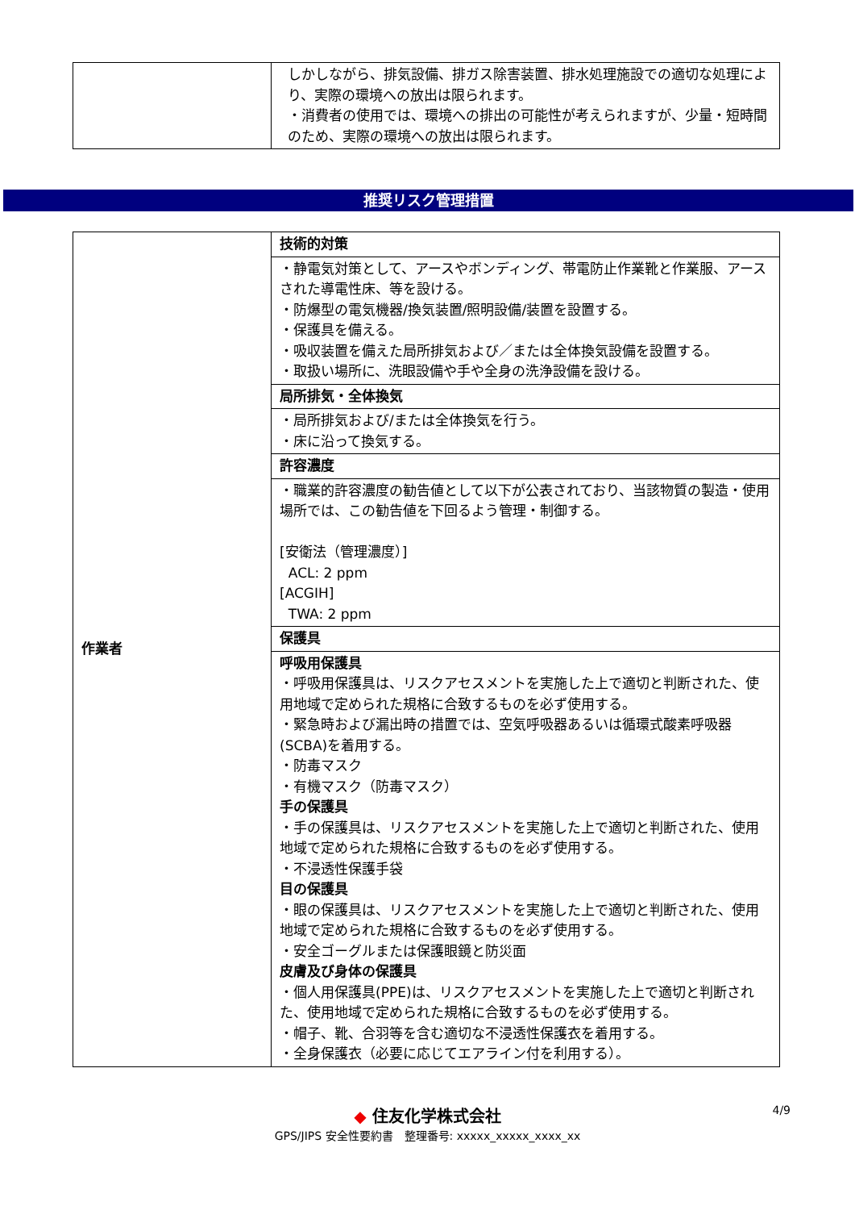| | しかしながら、排気設備、排ガス除害装置、排水処理施設での適切な処理により、実際の環境への放出は限られます。 ・消費者の使用では、環境への排出の可能性が考えられますが、少量・短時間のため、実際の環境への放出は限られます。 |
推奨リスク管理措置
| 作業者 | 技術的対策 |
| | ・静電気対策として、アースやボンディング、帯電防止作業靴と作業服、アースされた導電性床、等を設ける。 ・防爆型の電気機器/換気装置/照明設備/装置を設置する。 ・保護具を備える。 ・吸収装置を備えた局所排気および／または全体換気設備を設置する。 ・取扱い場所に、洗眼設備や手や全身の洗浄設備を設ける。 |
| | 局所排気・全体換気 |
| | ・局所排気および/または全体換気を行う。 ・床に沿って換気する。 |
| | 許容濃度 |
| | ・職業的許容濃度の勧告値として以下が公表されており、当該物質の製造・使用場所では、この勧告値を下回るよう管理・制御する。 [安衛法（管理濃度）] ACL: 2 ppm [ACGIH] TWA: 2 ppm |
| | 保護具 |
| | 呼吸用保護具 ・呼吸用保護具は、リスクアセスメントを実施した上で適切と判断された、使用地域で定められた規格に合致するものを必ず使用する。 ・緊急時および漏出時の措置では、空気呼吸器あるいは循環式酸素呼吸器(SCBA)を着用する。 ・防毒マスク ・有機マスク（防毒マスク） 手の保護具 ・手の保護具は、リスクアセスメントを実施した上で適切と判断された、使用地域で定められた規格に合致するものを必ず使用する。 ・不浸透性保護手袋 目の保護具 ・眼の保護具は、リスクアセスメントを実施した上で適切と判断された、使用地域で定められた規格に合致するものを必ず使用する。 ・安全ゴーグルまたは保護眼鏡と防災面 皮膚及び身体の保護具 ・個人用保護具(PPE)は、リスクアセスメントを実施した上で適切と判断された、使用地域で定められた規格に合致するものを必ず使用する。 ・帽子、靴、合羽等を含む適切な不浸透性保護衣を着用する。 ・全身保護衣（必要に応じてエアライン付を利用する）。 |
4/9
◆ 住友化学株式会社
GPS/JIPS 安全性要約書　整理番号: xxxxx_xxxxx_xxxx_xx